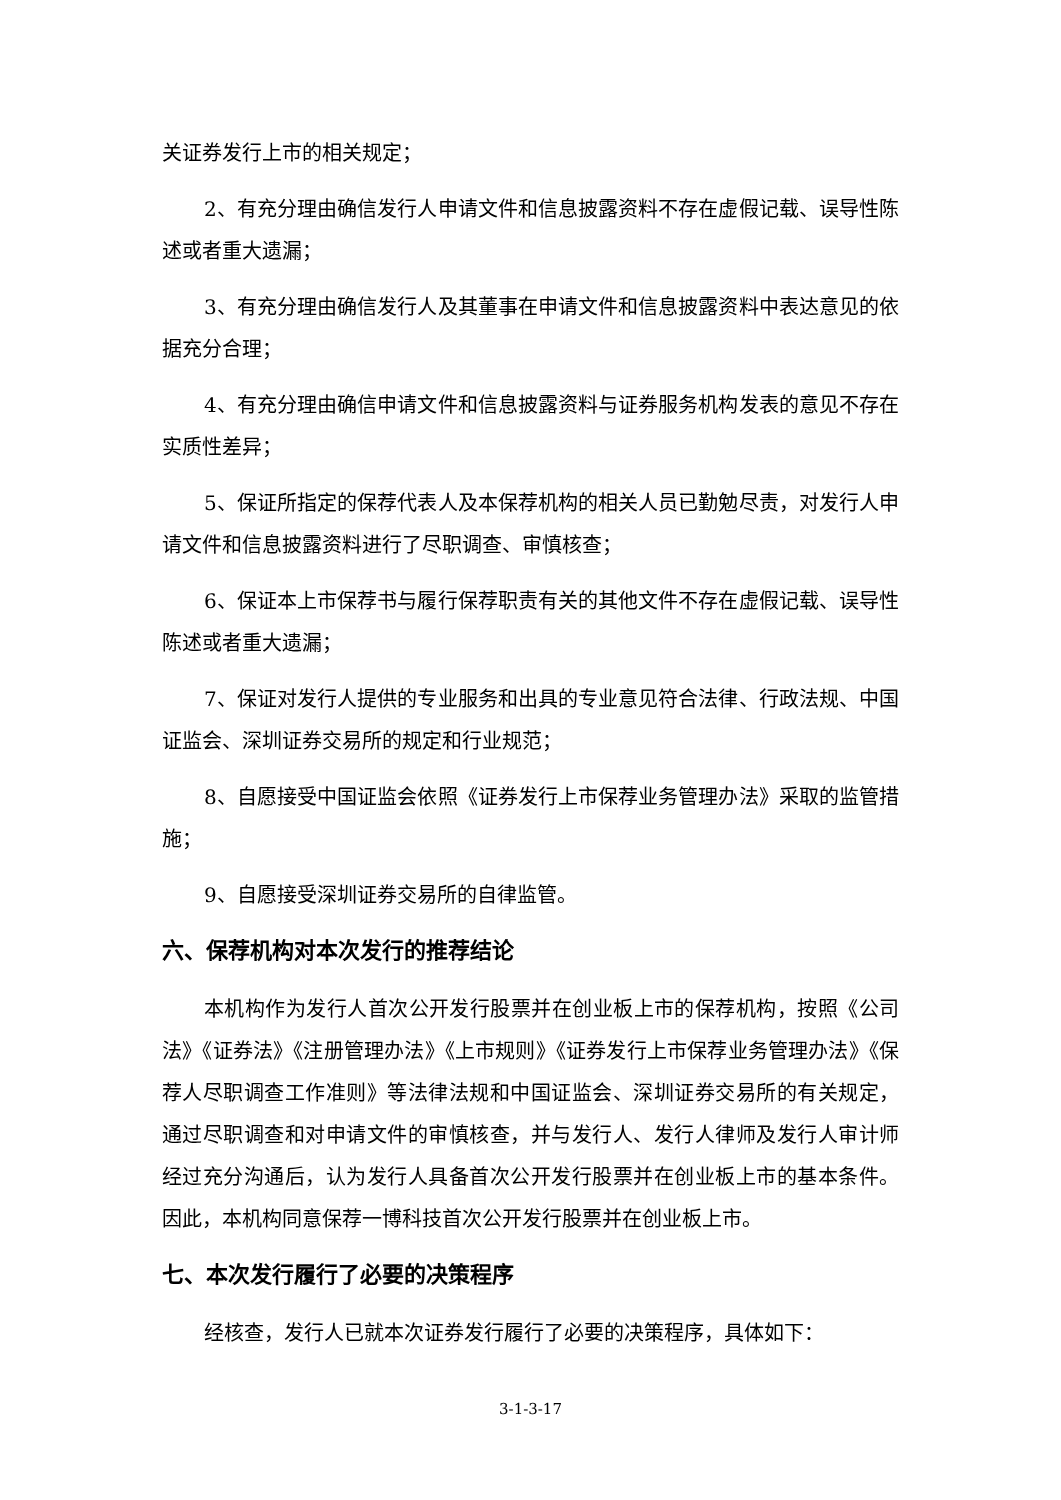关证券发行上市的相关规定；
2、有充分理由确信发行人申请文件和信息披露资料不存在虚假记载、误导性陈述或者重大遗漏；
3、有充分理由确信发行人及其董事在申请文件和信息披露资料中表达意见的依据充分合理；
4、有充分理由确信申请文件和信息披露资料与证券服务机构发表的意见不存在实质性差异；
5、保证所指定的保荐代表人及本保荐机构的相关人员已勤勉尽责，对发行人申请文件和信息披露资料进行了尽职调查、审慎核查；
6、保证本上市保荐书与履行保荐职责有关的其他文件不存在虚假记载、误导性陈述或者重大遗漏；
7、保证对发行人提供的专业服务和出具的专业意见符合法律、行政法规、中国证监会、深圳证券交易所的规定和行业规范；
8、自愿接受中国证监会依照《证券发行上市保荐业务管理办法》采取的监管措施；
9、自愿接受深圳证券交易所的自律监管。
六、保荐机构对本次发行的推荐结论
本机构作为发行人首次公开发行股票并在创业板上市的保荐机构，按照《公司法》《证券法》《注册管理办法》《上市规则》《证券发行上市保荐业务管理办法》《保荐人尽职调查工作准则》等法律法规和中国证监会、深圳证券交易所的有关规定，通过尽职调查和对申请文件的审慎核查，并与发行人、发行人律师及发行人审计师经过充分沟通后，认为发行人具备首次公开发行股票并在创业板上市的基本条件。因此，本机构同意保荐一博科技首次公开发行股票并在创业板上市。
七、本次发行履行了必要的决策程序
经核查，发行人已就本次证券发行履行了必要的决策程序，具体如下：
3-1-3-17